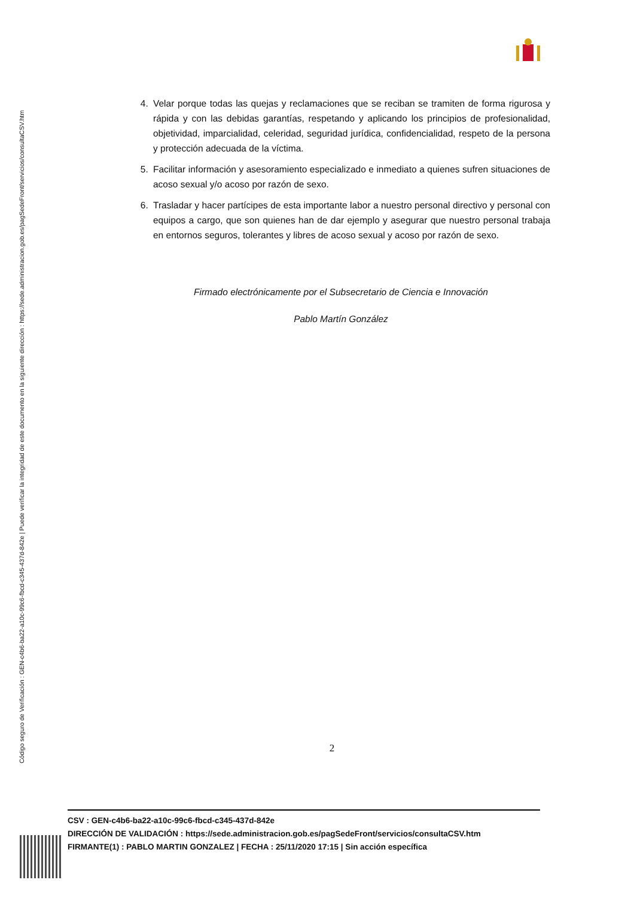Código seguro de Verificación : GEN-c4b6-ba22-a10c-99c6-fbcd-c345-437d-842e | Puede verificar la integridad de este documento en la siguiente dirección : https://sede.administracion.gob.es/pagSedeFront/servicios/consultaCSV.htm
4. Velar porque todas las quejas y reclamaciones que se reciban se tramiten de forma rigurosa y rápida y con las debidas garantías, respetando y aplicando los principios de profesionalidad, objetividad, imparcialidad, celeridad, seguridad jurídica, confidencialidad, respeto de la persona y protección adecuada de la víctima.
5. Facilitar información y asesoramiento especializado e inmediato a quienes sufren situaciones de acoso sexual y/o acoso por razón de sexo.
6. Trasladar y hacer partícipes de esta importante labor a nuestro personal directivo y personal con equipos a cargo, que son quienes han de dar ejemplo y asegurar que nuestro personal trabaja en entornos seguros, tolerantes y libres de acoso sexual y acoso por razón de sexo.
Firmado electrónicamente por el Subsecretario de Ciencia e Innovación
Pablo Martín González
2
CSV : GEN-c4b6-ba22-a10c-99c6-fbcd-c345-437d-842e
DIRECCIÓN DE VALIDACIÓN : https://sede.administracion.gob.es/pagSedeFront/servicios/consultaCSV.htm
FIRMANTE(1) : PABLO MARTIN GONZALEZ | FECHA : 25/11/2020 17:15 | Sin acción específica